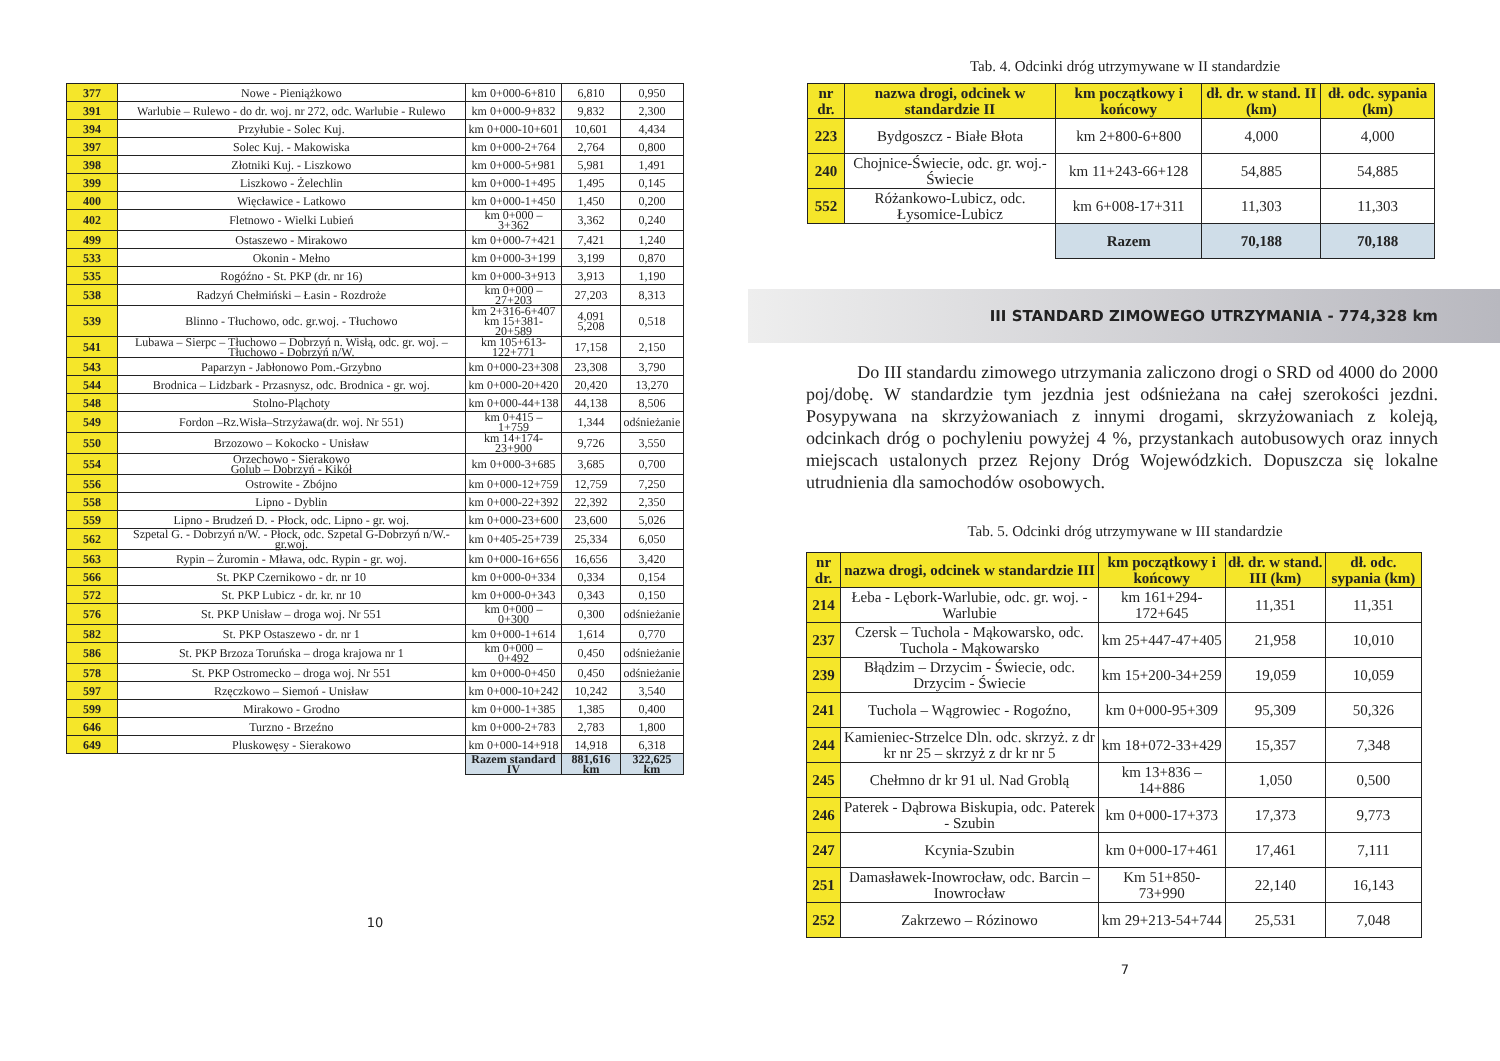| 377 | Nowe - Pieniążkowo | km 0+000-6+810 | 6,810 | 0,950 |
| 391 | Warlubie – Rulewo - do dr. woj. nr 272, odc. Warlubie - Rulewo | km 0+000-9+832 | 9,832 | 2,300 |
| 394 | Przyłubie - Solec Kuj. | km 0+000-10+601 | 10,601 | 4,434 |
| 397 | Solec Kuj. - Makowiska | km 0+000-2+764 | 2,764 | 0,800 |
| 398 | Złotniki Kuj. - Liszkowo | km 0+000-5+981 | 5,981 | 1,491 |
| 399 | Liszkowo - Żelechlin | km 0+000-1+495 | 1,495 | 0,145 |
| 400 | Więcławice - Latkowo | km 0+000-1+450 | 1,450 | 0,200 |
| 402 | Fletnowo - Wielki Lubień | km 0+000 – 3+362 | 3,362 | 0,240 |
| 499 | Ostaszewo - Mirakowo | km 0+000-7+421 | 7,421 | 1,240 |
| 533 | Okonin - Mełno | km 0+000-3+199 | 3,199 | 0,870 |
| 535 | Rogóźno - St. PKP (dr. nr 16) | km 0+000-3+913 | 3,913 | 1,190 |
| 538 | Radzyń Chełmiński – Łasin - Rozdroże | km 0+000 – 27+203 | 27,203 | 8,313 |
| 539 | Blinno - Tłuchowo, odc. gr.woj. - Tłuchowo | km 2+316-6+407 km 15+381-20+589 | 4,091 5,208 | 0,518 |
| 541 | Lubawa – Sierpc – Tłuchowo – Dobrzyń n. Wisłą, odc. gr. woj. – Tłuchowo - Dobrzyń n/W. | km 105+613-122+771 | 17,158 | 2,150 |
| 543 | Paparzyn - Jabłonowo Pom.-Grzybno | km 0+000-23+308 | 23,308 | 3,790 |
| 544 | Brodnica – Lidzbark - Przasnysz, odc. Brodnica - gr. woj. | km 0+000-20+420 | 20,420 | 13,270 |
| 548 | Stolno-Pląchoty | km 0+000-44+138 | 44,138 | 8,506 |
| 549 | Fordon –Rz.Wisła–Strzyżawa(dr. woj. Nr 551) | km 0+415 – 1+759 | 1,344 | odśnieżanie |
| 550 | Brzozowo – Kokocko - Unisław | km 14+174-23+900 | 9,726 | 3,550 |
| 554 | Orzechowo - Sierakowo Golub – Dobrzyń - Kikół | km 0+000-3+685 | 3,685 | 0,700 |
| 556 | Ostrowite - Zbójno | km 0+000-12+759 | 12,759 | 7,250 |
| 558 | Lipno - Dyblin | km 0+000-22+392 | 22,392 | 2,350 |
| 559 | Lipno - Brudzeń D. - Płock, odc. Lipno - gr. woj. | km 0+000-23+600 | 23,600 | 5,026 |
| 562 | Szpetal G. - Dobrzyń n/W. - Płock, odc. Szpetal G-Dobrzyń n/W.-gr.woj. | km 0+405-25+739 | 25,334 | 6,050 |
| 563 | Rypin – Żuromin - Mława, odc. Rypin - gr. woj. | km 0+000-16+656 | 16,656 | 3,420 |
| 566 | St. PKP Czernikowo - dr. nr 10 | km 0+000-0+334 | 0,334 | 0,154 |
| 572 | St. PKP Lubicz - dr. kr. nr 10 | km 0+000-0+343 | 0,343 | 0,150 |
| 576 | St. PKP Unisław – droga woj. Nr 551 | km 0+000 – 0+300 | 0,300 | odśnieżanie |
| 582 | St. PKP Ostaszewo - dr. nr 1 | km 0+000-1+614 | 1,614 | 0,770 |
| 586 | St. PKP Brzoza Toruńska – droga krajowa nr 1 | km 0+000 – 0+492 | 0,450 | odśnieżanie |
| 578 | St. PKP Ostromecko – droga woj. Nr 551 | km 0+000-0+450 | 0,450 | odśnieżanie |
| 597 | Rzęczkowo – Siemoń - Unisław | km 0+000-10+242 | 10,242 | 3,540 |
| 599 | Mirakowo - Grodno | km 0+000-1+385 | 1,385 | 0,400 |
| 646 | Turzno - Brzeźno | km 0+000-2+783 | 2,783 | 1,800 |
| 649 | Pluskowęsy - Sierakowo | km 0+000-14+918 | 14,918 | 6,318 |
| | | Razem standard IV | 881,616 km | 322,625 km |
10
Tab. 4. Odcinki dróg utrzymywane w II standardzie
| nr dr. | nazwa drogi, odcinek w standardzie II | km początkowy i końcowy | dł. dr. w stand. II (km) | dł. odc. sypania (km) |
| --- | --- | --- | --- | --- |
| 223 | Bydgoszcz - Białe Błota | km 2+800-6+800 | 4,000 | 4,000 |
| 240 | Chojnice-Świecie, odc. gr. woj.-Świecie | km 11+243-66+128 | 54,885 | 54,885 |
| 552 | Różankowo-Lubicz, odc. Łysomice-Lubicz | km 6+008-17+311 | 11,303 | 11,303 |
| | | Razem | 70,188 | 70,188 |
III STANDARD ZIMOWEGO UTRZYMANIA - 774,328 km
Do III standardu zimowego utrzymania zaliczono drogi o SRD od 4000 do 2000 poj/dobę. W standardzie tym jezdnia jest odśnieżana na całej szerokości jezdni. Posypywana na skrzyżowaniach z innymi drogami, skrzyżowaniach z koleją, odcinkach dróg o pochyleniu powyżej 4 %, przystankach autobusowych oraz innych miejscach ustalonych przez Rejony Dróg Wojewódzkich. Dopuszcza się lokalne utrudnienia dla samochodów osobowych.
Tab. 5. Odcinki dróg utrzymywane w III standardzie
| nr dr. | nazwa drogi, odcinek w standardzie III | km początkowy i końcowy | dł. dr. w stand. III (km) | dł. odc. sypania (km) |
| --- | --- | --- | --- | --- |
| 214 | Łeba - Lębork-Warlubie, odc. gr. woj. - Warlubie | km 161+294-172+645 | 11,351 | 11,351 |
| 237 | Czersk – Tuchola - Mąkowarsko, odc. Tuchola - Mąkowarsko | km 25+447-47+405 | 21,958 | 10,010 |
| 239 | Błądzim – Drzycim - Świecie, odc. Drzycim - Świecie | km 15+200-34+259 | 19,059 | 10,059 |
| 241 | Tuchola – Wągrowiec - Rogoźno, | km 0+000-95+309 | 95,309 | 50,326 |
| 244 | Kamieniec-Strzelce Dln. odc. skrzyż. z dr kr nr 25 – skrzyż z dr kr nr 5 | km 18+072-33+429 | 15,357 | 7,348 |
| 245 | Chełmno dr kr 91 ul. Nad Groblą | km 13+836 – 14+886 | 1,050 | 0,500 |
| 246 | Paterek - Dąbrowa Biskupia, odc. Paterek - Szubin | km 0+000-17+373 | 17,373 | 9,773 |
| 247 | Kcynia-Szubin | km 0+000-17+461 | 17,461 | 7,111 |
| 251 | Damasławek-Inowrocław, odc. Barcin – Inowrocław | Km 51+850-73+990 | 22,140 | 16,143 |
| 252 | Zakrzewo – Rózinowo | km 29+213-54+744 | 25,531 | 7,048 |
7